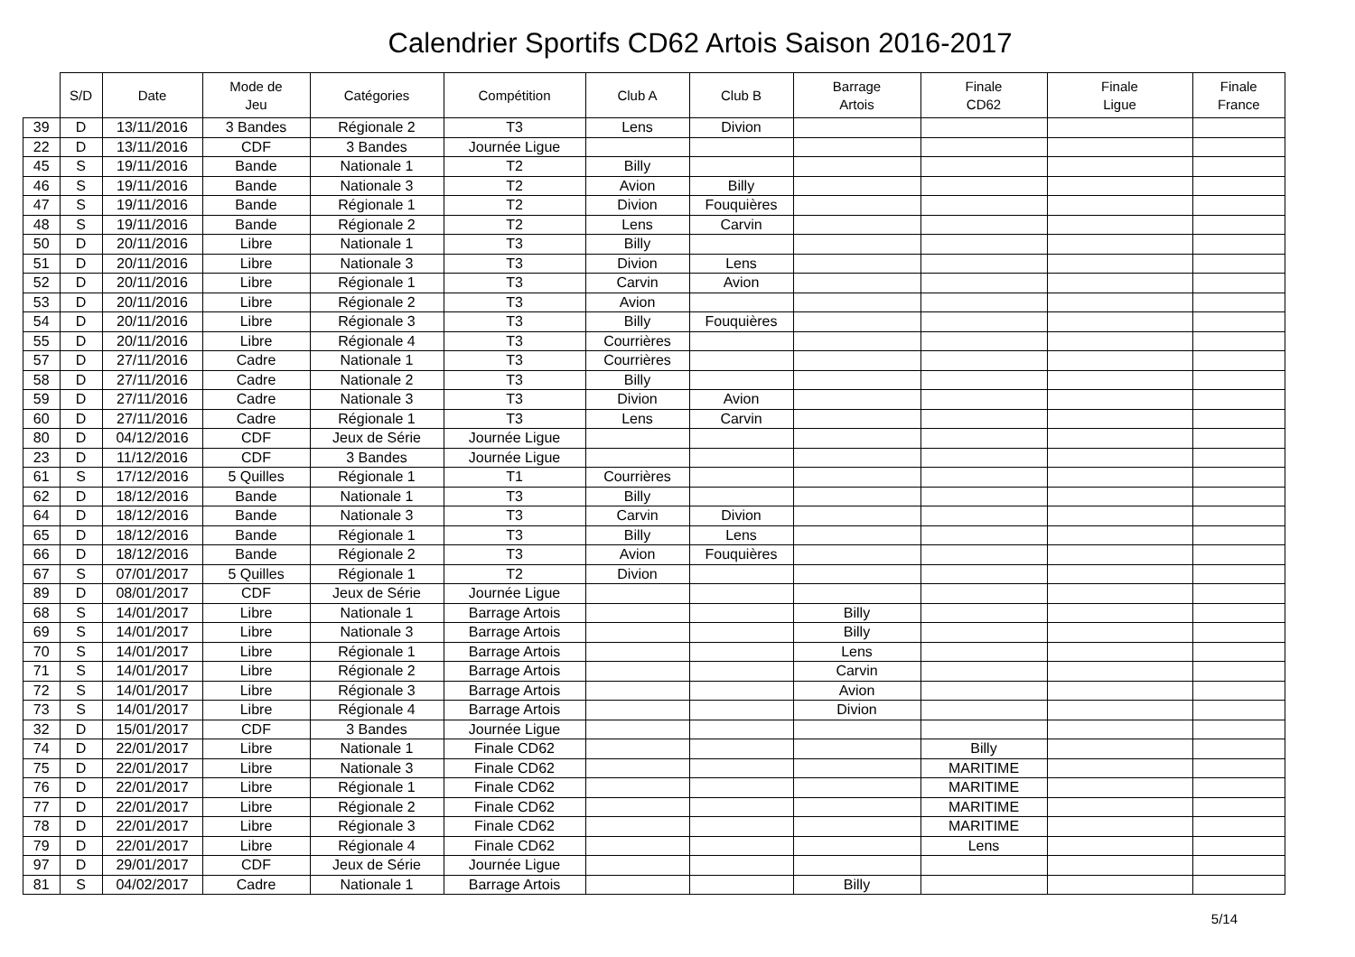Calendrier Sportifs CD62 Artois Saison 2016-2017
| | S/D | Date | Mode de Jeu | Catégories | Compétition | Club A | Club B | Barrage Artois | Finale CD62 | Finale Ligue | Finale France |
| --- | --- | --- | --- | --- | --- | --- | --- | --- | --- | --- | --- |
| 39 | D | 13/11/2016 | 3 Bandes | Régionale 2 | T3 | Lens | Divion | | | | |
| 22 | D | 13/11/2016 | CDF | 3 Bandes | Journée Ligue | | | | | | |
| 45 | S | 19/11/2016 | Bande | Nationale 1 | T2 | Billy | | | | | |
| 46 | S | 19/11/2016 | Bande | Nationale 3 | T2 | Avion | Billy | | | | |
| 47 | S | 19/11/2016 | Bande | Régionale 1 | T2 | Divion | Fouquières | | | | |
| 48 | S | 19/11/2016 | Bande | Régionale 2 | T2 | Lens | Carvin | | | | |
| 50 | D | 20/11/2016 | Libre | Nationale 1 | T3 | Billy | | | | | |
| 51 | D | 20/11/2016 | Libre | Nationale 3 | T3 | Divion | Lens | | | | |
| 52 | D | 20/11/2016 | Libre | Régionale 1 | T3 | Carvin | Avion | | | | |
| 53 | D | 20/11/2016 | Libre | Régionale 2 | T3 | Avion | | | | | |
| 54 | D | 20/11/2016 | Libre | Régionale 3 | T3 | Billy | Fouquières | | | | |
| 55 | D | 20/11/2016 | Libre | Régionale 4 | T3 | Courrières | | | | | |
| 57 | D | 27/11/2016 | Cadre | Nationale 1 | T3 | Courrières | | | | | |
| 58 | D | 27/11/2016 | Cadre | Nationale 2 | T3 | Billy | | | | | |
| 59 | D | 27/11/2016 | Cadre | Nationale 3 | T3 | Divion | Avion | | | | |
| 60 | D | 27/11/2016 | Cadre | Régionale 1 | T3 | Lens | Carvin | | | | |
| 80 | D | 04/12/2016 | CDF | Jeux de Série | Journée Ligue | | | | | | |
| 23 | D | 11/12/2016 | CDF | 3 Bandes | Journée Ligue | | | | | | |
| 61 | S | 17/12/2016 | 5 Quilles | Régionale 1 | T1 | Courrières | | | | | |
| 62 | D | 18/12/2016 | Bande | Nationale 1 | T3 | Billy | | | | | |
| 64 | D | 18/12/2016 | Bande | Nationale 3 | T3 | Carvin | Divion | | | | |
| 65 | D | 18/12/2016 | Bande | Régionale 1 | T3 | Billy | Lens | | | | |
| 66 | D | 18/12/2016 | Bande | Régionale 2 | T3 | Avion | Fouquières | | | | |
| 67 | S | 07/01/2017 | 5 Quilles | Régionale 1 | T2 | Divion | | | | | |
| 89 | D | 08/01/2017 | CDF | Jeux de Série | Journée Ligue | | | | | | |
| 68 | S | 14/01/2017 | Libre | Nationale 1 | Barrage Artois | | | Billy | | | |
| 69 | S | 14/01/2017 | Libre | Nationale 3 | Barrage Artois | | | Billy | | | |
| 70 | S | 14/01/2017 | Libre | Régionale 1 | Barrage Artois | | | Lens | | | |
| 71 | S | 14/01/2017 | Libre | Régionale 2 | Barrage Artois | | | Carvin | | | |
| 72 | S | 14/01/2017 | Libre | Régionale 3 | Barrage Artois | | | Avion | | | |
| 73 | S | 14/01/2017 | Libre | Régionale 4 | Barrage Artois | | | Divion | | | |
| 32 | D | 15/01/2017 | CDF | 3 Bandes | Journée Ligue | | | | | | |
| 74 | D | 22/01/2017 | Libre | Nationale 1 | Finale CD62 | | | | Billy | | |
| 75 | D | 22/01/2017 | Libre | Nationale 3 | Finale CD62 | | | | MARITIME | | |
| 76 | D | 22/01/2017 | Libre | Régionale 1 | Finale CD62 | | | | MARITIME | | |
| 77 | D | 22/01/2017 | Libre | Régionale 2 | Finale CD62 | | | | MARITIME | | |
| 78 | D | 22/01/2017 | Libre | Régionale 3 | Finale CD62 | | | | MARITIME | | |
| 79 | D | 22/01/2017 | Libre | Régionale 4 | Finale CD62 | | | | Lens | | |
| 97 | D | 29/01/2017 | CDF | Jeux de Série | Journée Ligue | | | | | | |
| 81 | S | 04/02/2017 | Cadre | Nationale 1 | Barrage Artois | | | Billy | | | |
5/14